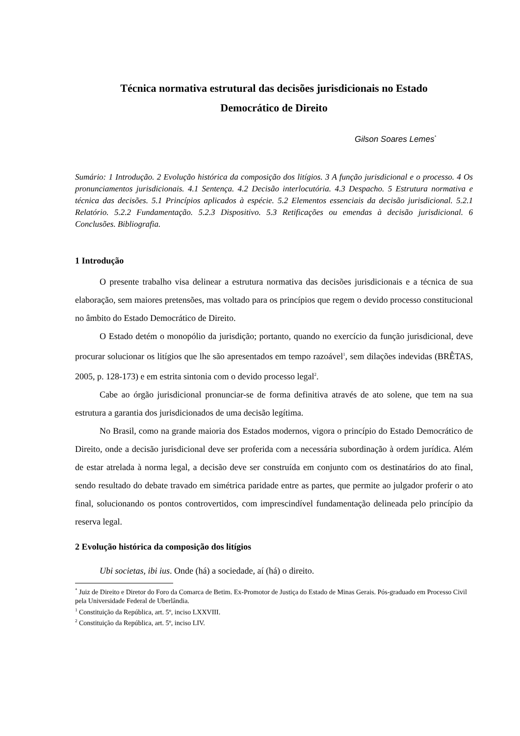Técnica normativa estrutural das decisões jurisdicionais no Estado
Democrático de Direito
Gilson Soares Lemes<sup>*</sup>
Sumário: 1 Introdução. 2 Evolução histórica da composição dos litígios. 3 A função jurisdicional e o processo. 4 Os pronunciamentos jurisdicionais. 4.1 Sentença. 4.2 Decisão interlocutória. 4.3 Despacho. 5 Estrutura normativa e técnica das decisões. 5.1 Princípios aplicados à espécie. 5.2 Elementos essenciais da decisão jurisdicional. 5.2.1 Relatório. 5.2.2 Fundamentação. 5.2.3 Dispositivo. 5.3 Retificações ou emendas à decisão jurisdicional. 6 Conclusões. Bibliografia.
1 Introdução
O presente trabalho visa delinear a estrutura normativa das decisões jurisdicionais e a técnica de sua elaboração, sem maiores pretensões, mas voltado para os princípios que regem o devido processo constitucional no âmbito do Estado Democrático de Direito.
O Estado detém o monopólio da jurisdição; portanto, quando no exercício da função jurisdicional, deve procurar solucionar os litígios que lhe são apresentados em tempo razoável<sup>1</sup>, sem dilações indevidas (BRÊTAS, 2005, p. 128-173) e em estrita sintonia com o devido processo legal<sup>2</sup>.
Cabe ao órgão jurisdicional pronunciar-se de forma definitiva através de ato solene, que tem na sua estrutura a garantia dos jurisdicionados de uma decisão legítima.
No Brasil, como na grande maioria dos Estados modernos, vigora o princípio do Estado Democrático de Direito, onde a decisão jurisdicional deve ser proferida com a necessária subordinação à ordem jurídica. Além de estar atrelada à norma legal, a decisão deve ser construída em conjunto com os destinatários do ato final, sendo resultado do debate travado em simétrica paridade entre as partes, que permite ao julgador proferir o ato final, solucionando os pontos controvertidos, com imprescindível fundamentação delineada pelo princípio da reserva legal.
2 Evolução histórica da composição dos litígios
Ubi societas, ibi ius. Onde (há) a sociedade, aí (há) o direito.
<sup>*</sup> Juiz de Direito e Diretor do Foro da Comarca de Betim. Ex-Promotor de Justiça do Estado de Minas Gerais. Pós-graduado em Processo Civil pela Universidade Federal de Uberlândia.
<sup>1</sup> Constituição da República, art. 5º, inciso LXXVIII.
<sup>2</sup> Constituição da República, art. 5º, inciso LIV.